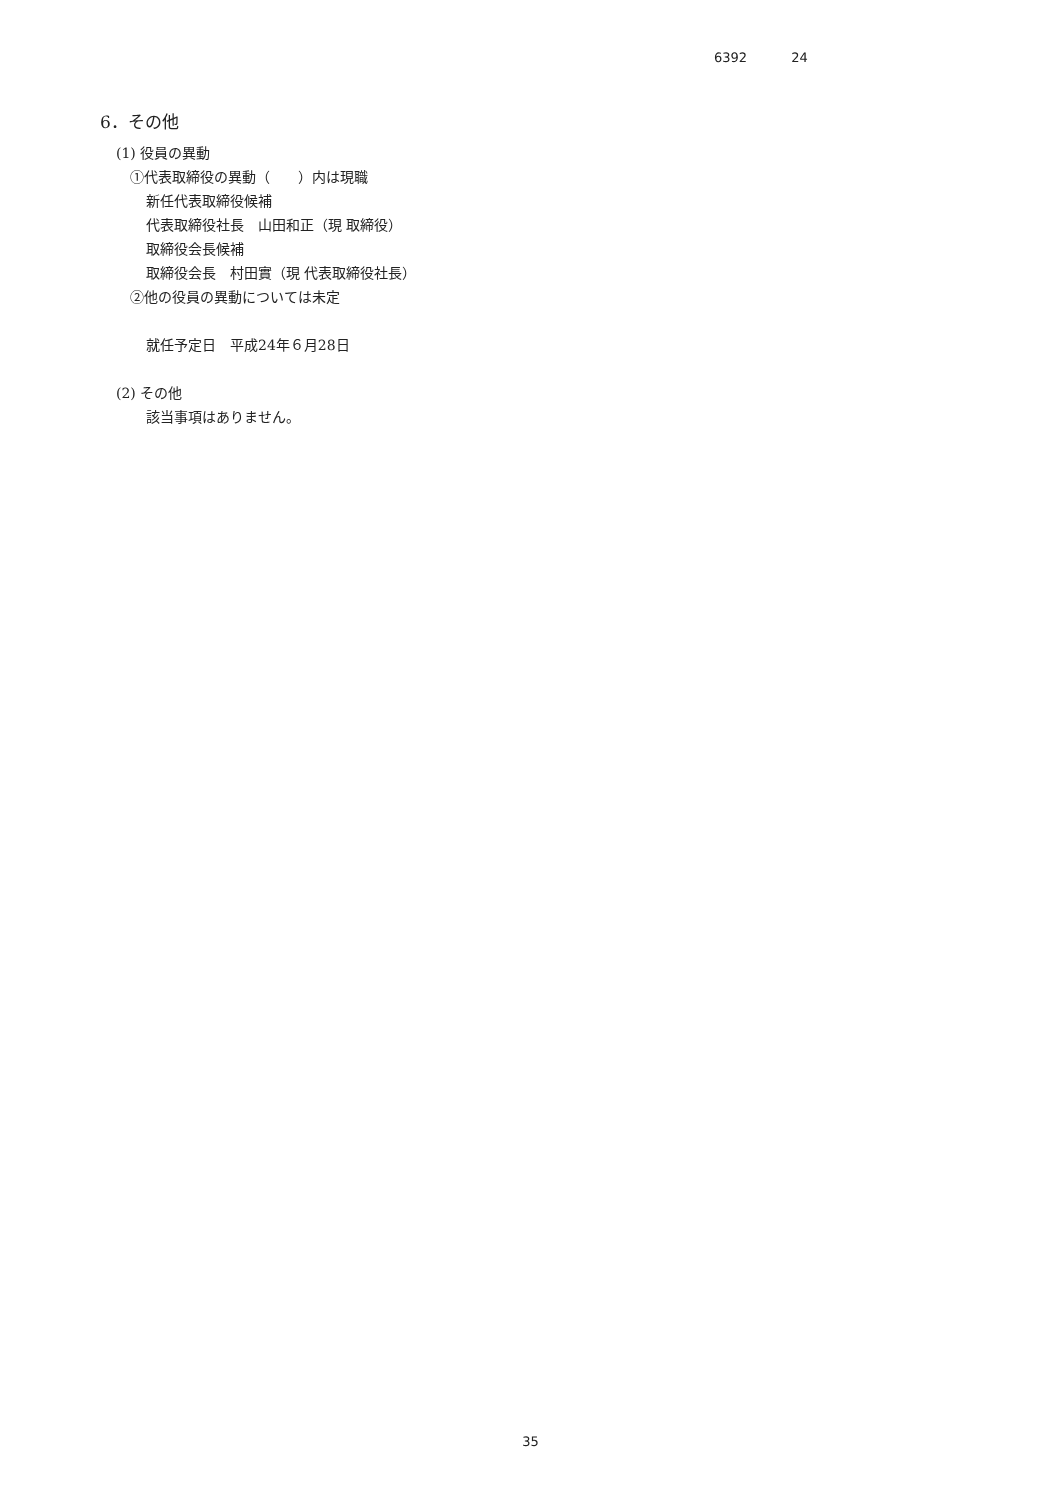6392 24
6．その他
(1) 役員の異動
①代表取締役の異動（　　）内は現職
新任代表取締役候補
代表取締役社長　山田和正（現 取締役）
取締役会長候補
取締役会長　村田實（現 代表取締役社長）
②他の役員の異動については未定
就任予定日　平成24年６月28日
(2) その他
該当事項はありません。
35